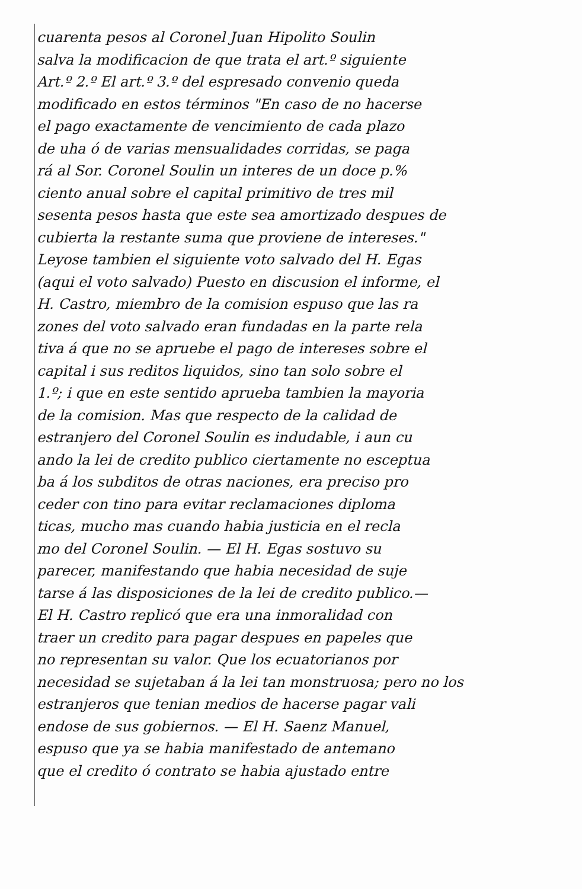cuarenta pesos al Coronel Juan Hipolito Soulin
salva la modificacion de que trata el art.º siguiente
Art.º 2.º El art.º 3.º del espresado convenio queda
modificado en estos términos "En caso de no hacerse
el pago exactamente de vencimiento de cada plazo
de uha ó de varias mensualidades corridas, se paga
rá al Sor. Coronel Soulin un interes de un doce p.%
ciento anual sobre el capital primitivo de tres mil
sesenta pesos hasta que este sea amortizado despues de
cubierta la restante suma que proviene de intereses."
Leyose tambien el siguiente voto salvado del H. Egas
(aqui el voto salvado) Puesto en discusion el informe, el
H. Castro, miembro de la comision espuso que las ra
zones del voto salvado eran fundadas en la parte rela
tiva á que no se apruebe el pago de intereses sobre el
capital i sus reditos liquidos, sino tan solo sobre el
1.º; i que en este sentido aprueba tambien la mayoria
de la comision. Mas que respecto de la calidad de
estranjero del Coronel Soulin es indudable, i aun cu
ando la lei de credito publico ciertamente no esceptua
ba á los subditos de otras naciones, era preciso pro
ceder con tino para evitar reclamaciones diploma
ticas, mucho mas cuando habia justicia en el recla
mo del Coronel Soulin. — El H. Egas sostuvo su
parecer, manifestando que habia necesidad de suje
tarse á las disposiciones de la lei de credito publico.—
El H. Castro replicó que era una inmoralidad con
traer un credito para pagar despues en papeles que
no representan su valor. Que los ecuatorianos por
necesidad se sujetaban á la lei tan monstruosa; pero no los
estranjeros que tenian medios de hacerse pagar vali
endose de sus gobiernos. — El H. Saenz Manuel,
espuso que ya se habia manifestado de antemano
que el credito ó contrato se habia ajustado entre